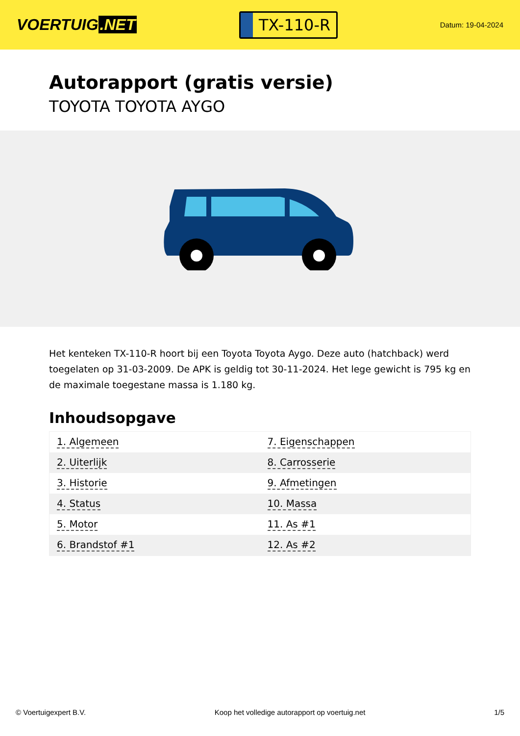VOERTUIG.NET
TX-110-R
Datum: 19-04-2024
Autorapport (gratis versie)
TOYOTA TOYOTA AYGO
Het kenteken TX-110-R hoort bij een Toyota Toyota Aygo. Deze auto (hatchback) werd toegelaten op 31-03-2009. De APK is geldig tot 30-11-2024. Het lege gewicht is 795 kg en de maximale toegestane massa is 1.180 kg.
Inhoudsopgave
| 1. Algemeen | 7. Eigenschappen |
| 2. Uiterlijk | 8. Carrosserie |
| 3. Historie | 9. Afmetingen |
| 4. Status | 10. Massa |
| 5. Motor | 11. As #1 |
| 6. Brandstof #1 | 12. As #2 |
© Voertuigexpert B.V. Koop het volledige autorapport op voertuig.net 1/5